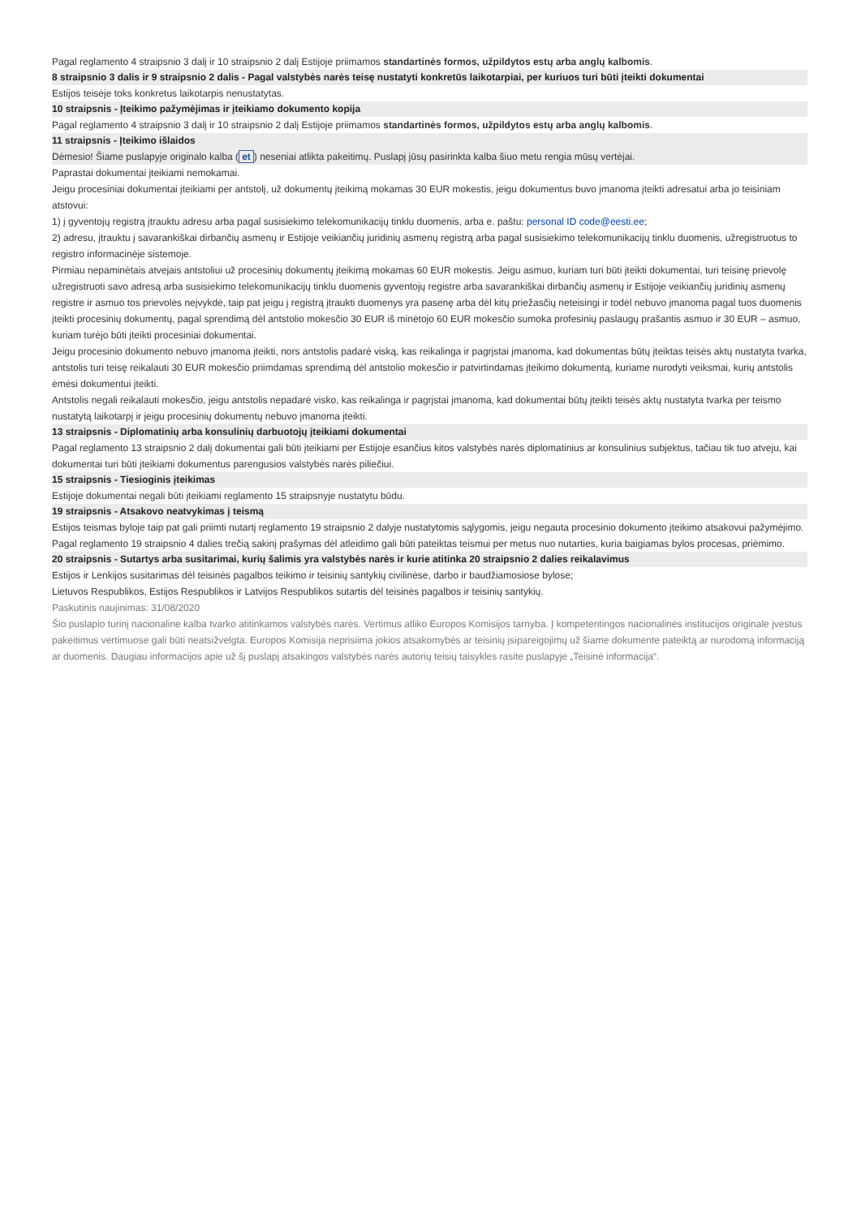Pagal reglamento 4 straipsnio 3 dalį ir 10 straipsnio 2 dalį Estijoje priimamos standartinės formos, užpildytos estų arba anglų kalbomis.
8 straipsnio 3 dalis ir 9 straipsnio 2 dalis - Pagal valstybės narės teisę nustatyti konkretūs laikotarpiai, per kuriuos turi būti įteikti dokumentai
Estijos teisėje toks konkretus laikotarpis nenustatytas.
10 straipsnis - Įteikimo pažymėjimas ir įteikiamo dokumento kopija
Pagal reglamento 4 straipsnio 3 dalį ir 10 straipsnio 2 dalį Estijoje priimamos standartinės formos, užpildytos estų arba anglų kalbomis.
11 straipsnis - Įteikimo išlaidos
Dėmesio! Šiame puslapyje originalo kalba (et) neseniai atlikta pakeitimų. Puslapį jūsų pasirinkta kalba šiuo metu rengia mūsų vertėjai.
Paprastai dokumentai įteikiami nemokamai.
Jeigu procesiniai dokumentai įteikiami per antstolį, už dokumentų įteikimą mokamas 30 EUR mokestis, jeigu dokumentus buvo įmanoma įteikti adresatui arba jo teisiniam atstovui:
1) į gyventojų registrą įtrauktu adresu arba pagal susisiekimo telekomunikacijų tinklu duomenis, arba e. paštu: personal ID code@eesti.ee;
2) adresu, įtrauktu į savarankiškai dirbančių asmenų ir Estijoje veikiančių juridinių asmenų registrą arba pagal susisiekimo telekomunikacijų tinklu duomenis, užregistruotus to registro informacinėje sistemoje.
Pirmiau nepaminėtais atvejais antstoliui už procesinių dokumentų įteikimą mokamas 60 EUR mokestis. Jeigu asmuo, kuriam turi būti įteikti dokumentai, turi teisinę prievolę užregistruoti savo adresą arba susisiekimo telekomunikacijų tinklu duomenis gyventojų registre arba savarankiškai dirbančių asmenų ir Estijoje veikiančių juridinių asmenų registre ir asmuo tos prievolės neįvykdė, taip pat jeigu į registrą įtraukti duomenys yra pasenę arba dėl kitų priežasčių neteisingi ir todėl nebuvo įmanoma pagal tuos duomenis įteikti procesinių dokumentų, pagal sprendimą dėl antstolio mokesčio 30 EUR iš minėtojo 60 EUR mokesčio sumoka profesinių paslaugų prašantis asmuo ir 30 EUR – asmuo, kuriam turėjo būti įteikti procesiniai dokumentai.
Jeigu procesinio dokumento nebuvo įmanoma įteikti, nors antstolis padarė viską, kas reikalinga ir pagrįstai įmanoma, kad dokumentas būtų įteiktas teisės aktų nustatyta tvarka, antstolis turi teisę reikalauti 30 EUR mokesčio priimdamas sprendimą dėl antstolio mokesčio ir patvirtindamas įteikimo dokumentą, kuriame nurodyti veiksmai, kurių antstolis ėmėsi dokumentui įteikti.
Antstolis negali reikalauti mokesčio, jeigu antstolis nepadarė visko, kas reikalinga ir pagrįstai įmanoma, kad dokumentai būtų įteikti teisės aktų nustatyta tvarka per teismo nustatytą laikotarpį ir jeigu procesinių dokumentų nebuvo įmanoma įteikti.
13 straipsnis - Diplomatinių arba konsulinių darbuotojų įteikiami dokumentai
Pagal reglamento 13 straipsnio 2 dalį dokumentai gali būti įteikiami per Estijoje esančius kitos valstybės narės diplomatinius ar konsulinius subjektus, tačiau tik tuo atveju, kai dokumentai turi būti įteikiami dokumentus parengusios valstybės narės piliečiui.
15 straipsnis - Tiesioginis įteikimas
Estijoje dokumentai negali būti įteikiami reglamento 15 straipsnyje nustatytu būdu.
19 straipsnis - Atsakovo neatvykimas į teismą
Estijos teismas byloje taip pat gali priimti nutartį reglamento 19 straipsnio 2 dalyje nustatytomis sąlygomis, jeigu negauta procesinio dokumento įteikimo atsakovui pažymėjimo. Pagal reglamento 19 straipsnio 4 dalies trečią sakinį prašymas dėl atleidimo gali būti pateiktas teismui per metus nuo nutarties, kuria baigiamas bylos procesas, priėmimo.
20 straipsnis - Sutartys arba susitarimai, kurių šalimis yra valstybės narės ir kurie atitinka 20 straipsnio 2 dalies reikalavimus
Estijos ir Lenkijos susitarimas dėl teisinės pagalbos teikimo ir teisinių santykių civilinėse, darbo ir baudžiamosiose bylose;
Lietuvos Respublikos, Estijos Respublikos ir Latvijos Respublikos sutartis dėl teisinės pagalbos ir teisinių santykių.
Paskutinis naujinimas: 31/08/2020
Šio puslapio turinį nacionaline kalba tvarko atitinkamos valstybės narės. Vertimus atliko Europos Komisijos tarnyba. Į kompetentingos nacionalinės institucijos originale įvestus pakeitimus vertimuose gali būti neatsižvelgta. Europos Komisija neprisiima jokios atsakomybės ar teisinių įsipareigojimų už šiame dokumente pateiktą ar nurodomą informaciją ar duomenis. Daugiau informacijos apie už šį puslapį atsakingos valstybės narės autorių teisių taisykles rasite puslapyje „Teisinė informacija“.